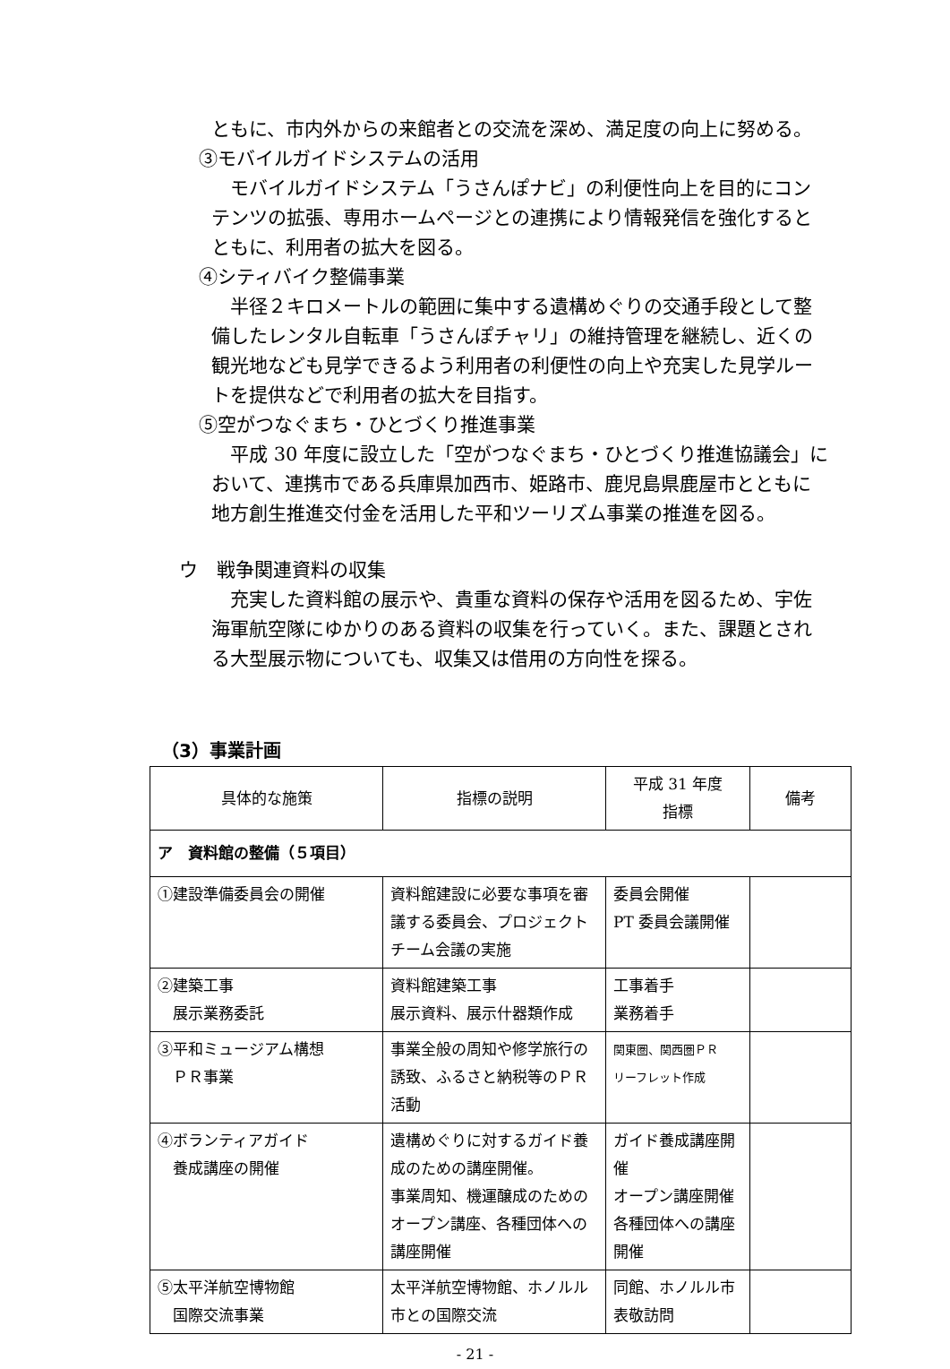ともに、市内外からの来館者との交流を深め、満足度の向上に努める。
③モバイルガイドシステムの活用
モバイルガイドシステム「うさんぽナビ」の利便性向上を目的にコンテンツの拡張、専用ホームページとの連携により情報発信を強化するとともに、利用者の拡大を図る。
④シティバイク整備事業
半径２キロメートルの範囲に集中する遺構めぐりの交通手段として整備したレンタル自転車「うさんぽチャリ」の維持管理を継続し、近くの観光地なども見学できるよう利用者の利便性の向上や充実した見学ルートを提供などで利用者の拡大を目指す。
⑤空がつなぐまち・ひとづくり推進事業
平成 30 年度に設立した「空がつなぐまち・ひとづくり推進協議会」において、連携市である兵庫県加西市、姫路市、鹿児島県鹿屋市とともに地方創生推進交付金を活用した平和ツーリズム事業の推進を図る。
ウ　戦争関連資料の収集
充実した資料館の展示や、貴重な資料の保存や活用を図るため、宇佐海軍航空隊にゆかりのある資料の収集を行っていく。また、課題とされる大型展示物についても、収集又は借用の方向性を探る。
（3）事業計画
| 具体的な施策 | 指標の説明 | 平成 31 年度 指標 | 備考 |
| --- | --- | --- | --- |
| ア 資料館の整備（５項目） | | | |
| ①建設準備委員会の開催 | 資料館建設に必要な事項を審議する委員会、プロジェクトチーム会議の実施 | 委員会開催 PT 委員会議開催 | |
| ②建築工事 展示業務委託 | 資料館建築工事 展示資料、展示什器類作成 | 工事着手 業務着手 | |
| ③平和ミュージアム構想 ＰＲ事業 | 事業全般の周知や修学旅行の誘致、ふるさと納税等のＰＲ活動 | 関東圏、関西圏ＰＲ リーフレット作成 | |
| ④ボランティアガイド 養成講座の開催 | 遺構めぐりに対するガイド養成のための講座開催。 事業周知、機運醸成のためのオープン講座、各種団体への講座開催 | ガイド養成講座開催 オープン講座開催 各種団体への講座開催 | |
| ⑤太平洋航空博物館 国際交流事業 | 太平洋航空博物館、ホノルル市との国際交流 | 同館、ホノルル市表敬訪問 | |
- 21 -